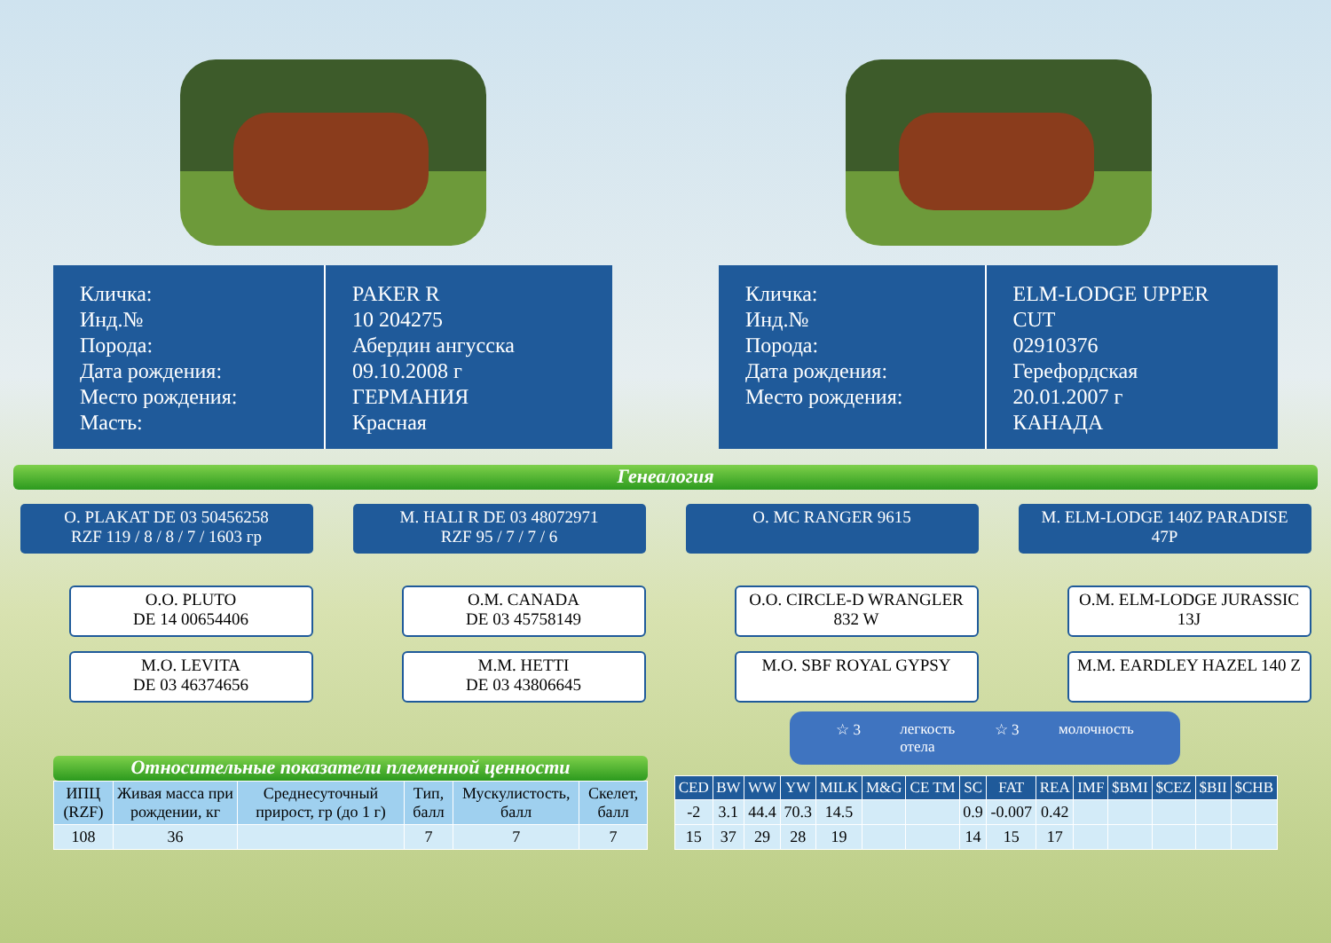Кличка:
Инд.№
Порода:
Дата рождения:
Место рождения:
Масть:
PAKER R
10 204275
Абердин ангусска
09.10.2008 г
ГЕРМАНИЯ
Красная
Кличка:
Инд.№
Порода:
Дата рождения:
Место рождения:
ELM-LODGE UPPER CUT
02910376
Герефордская
20.01.2007 г
КАНАДА
Генеалогия
O. PLAKAT DE 03 50456258
RZF 119 / 8 / 8 / 7 / 1603 гр
O.O. PLUTO
DE 14 00654406
M.O. LEVITA
DE 03 46374656
M. HALI R DE 03 48072971
RZF 95 / 7 / 7 / 6
O.M. CANADA
DE 03 45758149
M.M. HETTI
DE 03 43806645
O. MC RANGER 9615
O.O. CIRCLE-D WRANGLER
832 W
M.O. SBF ROYAL GYPSY
M. ELM-LODGE 140Z PARADISE
47P
O.M. ELM-LODGE JURASSIC
13J
M.M. EARDLEY HAZEL 140 Z
Относительные показатели племенной ценности
| ИПЦ (RZF) | Живая масса при рождении, кг | Среднесуточный прирост, гр (до 1 г) | Тип, балл | Мускулистость, балл | Скелет, балл |
| --- | --- | --- | --- | --- | --- |
| 108 | 36 | | 7 | 7 | 7 |
☆ 3 легкость
отела ☆ 3 молочность
| CED | BW | WW | YW | MILK | M&G | CE TM | SC | FAT | REA | IMF | $BMI | $CEZ | $BII | $CHB |
| --- | --- | --- | --- | --- | --- | --- | --- | --- | --- | --- | --- | --- | --- | --- |
| -2 | 3.1 | 44.4 | 70.3 | 14.5 | | | 0.9 | -0.007 | 0.42 | | | | | |
| 15 | 37 | 29 | 28 | 19 | | | 14 | 15 | 17 | | | | | |